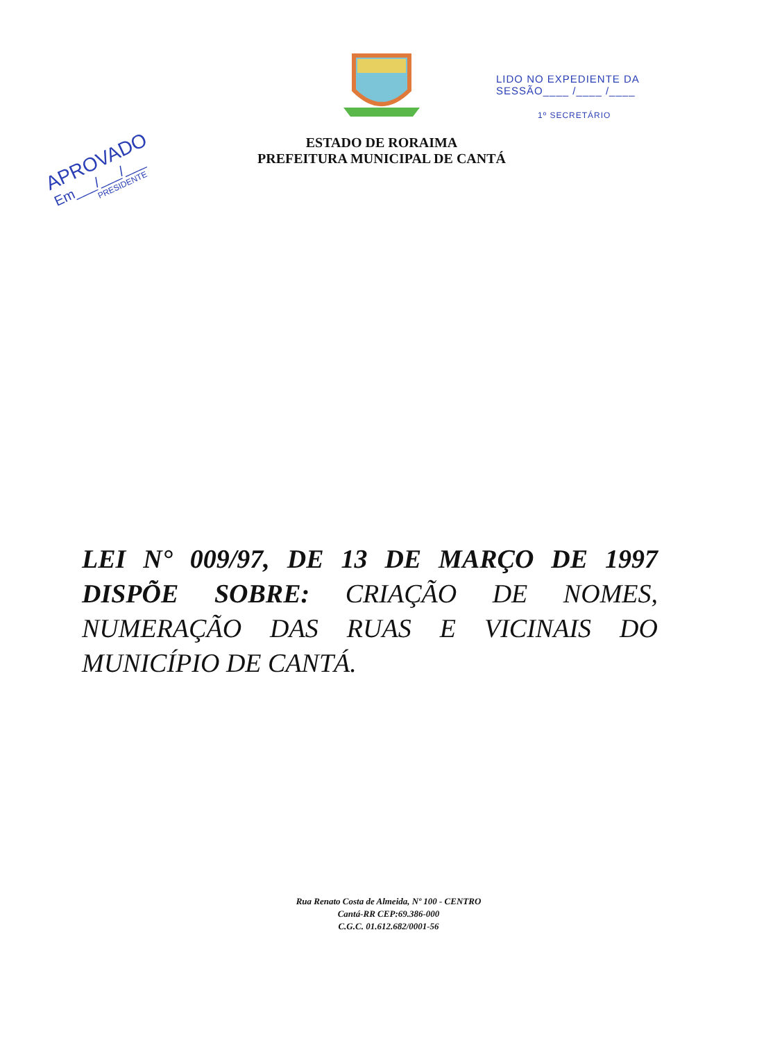ESTADO DE RORAIMA
PREFEITURA MUNICIPAL DE CANTÁ
LIDO NO EXPEDIENTE DA
SESSÃO____ /____ /____
1º SECRETÁRIO
APROVADO
Em___/___/___
PRESIDENTE
LEI N° 009/97, DE 13 DE MARÇO DE 1997 DISPÕE SOBRE: CRIAÇÃO DE NOMES, NUMERAÇÃO DAS RUAS E VICINAIS DO MUNICÍPIO DE CANTÁ.
Rua Renato Costa de Almeida, Nº 100 - CENTRO
Cantá-RR CEP:69.386-000
C.G.C. 01.612.682/0001-56